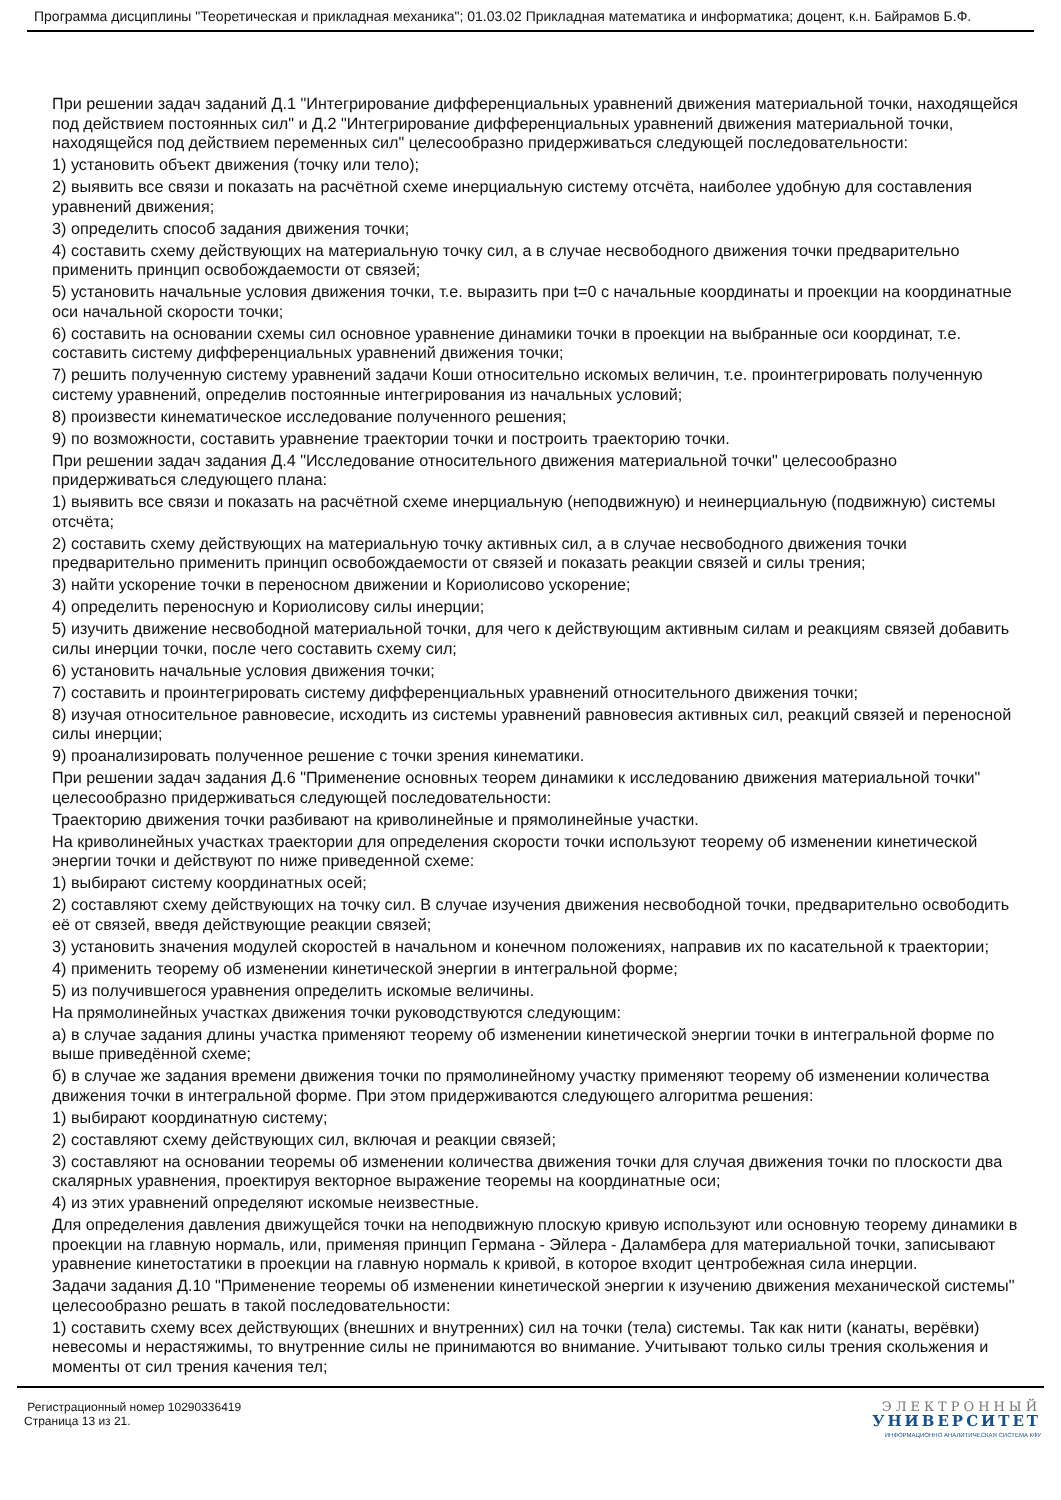Программа дисциплины "Теоретическая и прикладная механика"; 01.03.02 Прикладная математика и информатика; доцент, к.н. Байрамов Б.Ф.
При решении задач заданий Д.1 "Интегрирование дифференциальных уравнений движения материальной точки, находящейся под действием постоянных сил" и Д.2 "Интегрирование дифференциальных уравнений движения материальной точки, находящейся под действием переменных сил" целесообразно придерживаться следующей последовательности:
1) установить объект движения (точку или тело);
2) выявить все связи и показать на расчётной схеме инерциальную систему отсчёта, наиболее удобную для составления уравнений движения;
3) определить способ задания движения точки;
4) составить схему действующих на материальную точку сил, а в случае несвободного движения точки предварительно применить принцип освобождаемости от связей;
5) установить начальные условия движения точки, т.е. выразить при t=0 с начальные координаты и проекции на координатные оси начальной скорости точки;
6) составить на основании схемы сил основное уравнение динамики точки в проекции на выбранные оси координат, т.е. составить систему дифференциальных уравнений движения точки;
7) решить полученную систему уравнений задачи Коши относительно искомых величин, т.е. проинтегрировать полученную систему уравнений, определив постоянные интегрирования из начальных условий;
8) произвести кинематическое исследование полученного решения;
9) по возможности, составить уравнение траектории точки и построить траекторию точки.
При решении задач задания Д.4 "Исследование относительного движения материальной точки" целесообразно придерживаться следующего плана:
1) выявить все связи и показать на расчётной схеме инерциальную (неподвижную) и неинерциальную (подвижную) системы отсчёта;
2) составить схему действующих на материальную точку активных сил, а в случае несвободного движения точки предварительно применить принцип освобождаемости от связей и показать реакции связей и силы трения;
3) найти ускорение точки в переносном движении и Кориолисово ускорение;
4) определить переносную и Кориолисову силы инерции;
5) изучить движение несвободной материальной точки, для чего к действующим активным силам и реакциям связей добавить силы инерции точки, после чего составить схему сил;
6) установить начальные условия движения точки;
7) составить и проинтегрировать систему дифференциальных уравнений относительного движения точки;
8) изучая относительное равновесие, исходить из системы уравнений равновесия активных сил, реакций связей и переносной силы инерции;
9) проанализировать полученное решение с точки зрения кинематики.
При решении задач задания Д.6 "Применение основных теорем динамики к исследованию движения материальной точки" целесообразно придерживаться следующей последовательности:
Траекторию движения точки разбивают на криволинейные и прямолинейные участки.
На криволинейных участках траектории для определения скорости точки используют теорему об изменении кинетической энергии точки и действуют по ниже приведенной схеме:
1) выбирают систему координатных осей;
2) составляют схему действующих на точку сил. В случае изучения движения несвободной точки, предварительно освободить её от связей, введя действующие реакции связей;
3) установить значения модулей скоростей в начальном и конечном положениях, направив их по касательной к траектории;
4) применить теорему об изменении кинетической энергии в интегральной форме;
5) из получившегося уравнения определить искомые величины.
На прямолинейных участках движения точки руководствуются следующим:
а) в случае задания длины участка применяют теорему об изменении кинетической энергии точки в интегральной форме по выше приведённой схеме;
б) в случае же задания времени движения точки по прямолинейному участку применяют теорему об изменении количества движения точки в интегральной форме. При этом придерживаются следующего алгоритма решения:
1) выбирают координатную систему;
2) составляют схему действующих сил, включая и реакции связей;
3) составляют на основании теоремы об изменении количества движения точки для случая движения точки по плоскости два скалярных уравнения, проектируя векторное выражение теоремы на координатные оси;
4) из этих уравнений определяют искомые неизвестные.
Для определения давления движущейся точки на неподвижную плоскую кривую используют или основную теорему динамики в проекции на главную нормаль, или, применяя принцип Германа - Эйлера - Даламбера для материальной точки, записывают уравнение кинетостатики в проекции на главную нормаль к кривой, в которое входит центробежная сила инерции.
Задачи задания Д.10 "Применение теоремы об изменении кинетической энергии к изучению движения механической системы" целесообразно решать в такой последовательности:
1) составить схему всех действующих (внешних и внутренних) сил на точки (тела) системы. Так как нити (канаты, верёвки) невесомы и нерастяжимы, то внутренние силы не принимаются во внимание. Учитывают только силы трения скольжения и моменты от сил трения качения тел;
Регистрационный номер 10290336419
Страница 13 из 21.
ЭЛЕКТРОННЫЙ
УНИВЕРСИТЕТ
ИНФОРМАЦИОННО АНАЛИТИЧЕСКАЯ СИСТЕМА КФУ